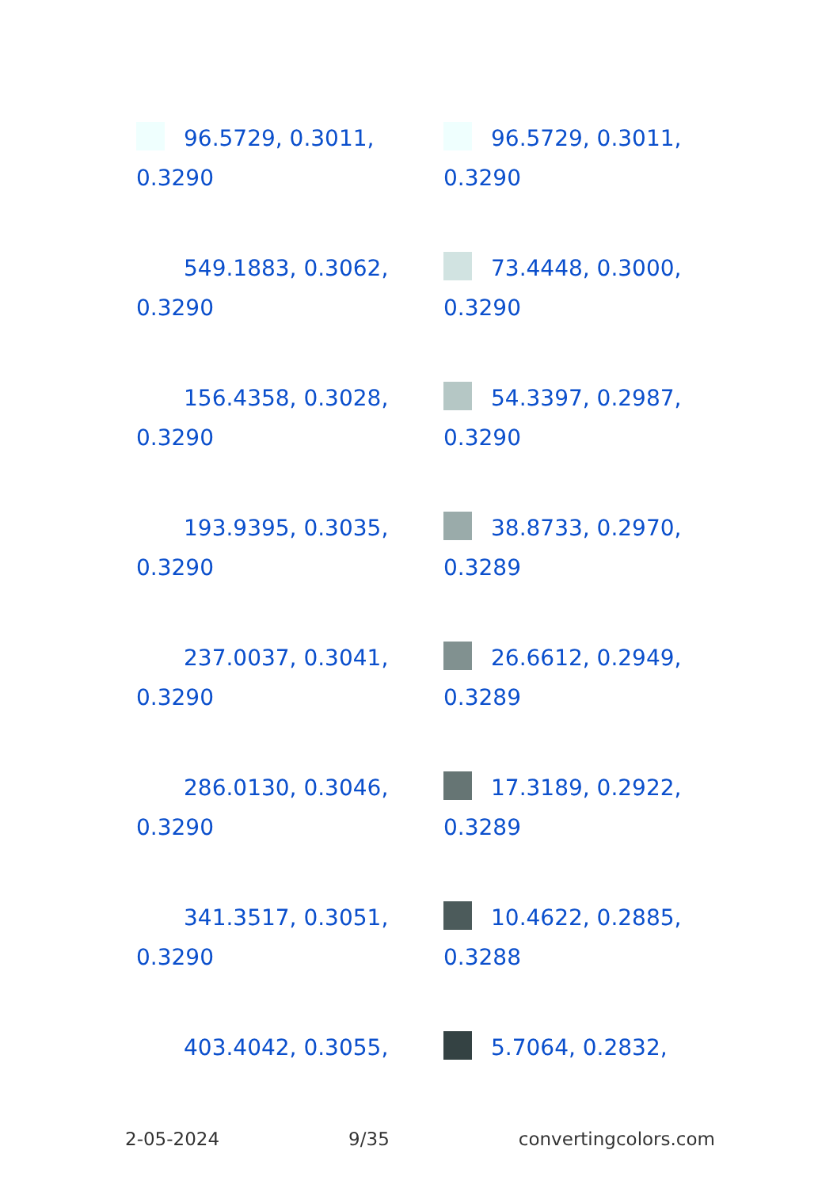96.5729, 0.3011,
0.3290
96.5729, 0.3011,
0.3290
549.1883, 0.3062,
0.3290
73.4448, 0.3000,
0.3290
156.4358, 0.3028,
0.3290
54.3397, 0.2987,
0.3290
193.9395, 0.3035,
0.3290
38.8733, 0.2970,
0.3289
237.0037, 0.3041,
0.3290
26.6612, 0.2949,
0.3289
286.0130, 0.3046,
0.3290
17.3189, 0.2922,
0.3289
341.3517, 0.3051,
0.3290
10.4622, 0.2885,
0.3288
403.4042, 0.3055,
5.7064, 0.2832,
2-05-2024 9/35 convertingcolors.com